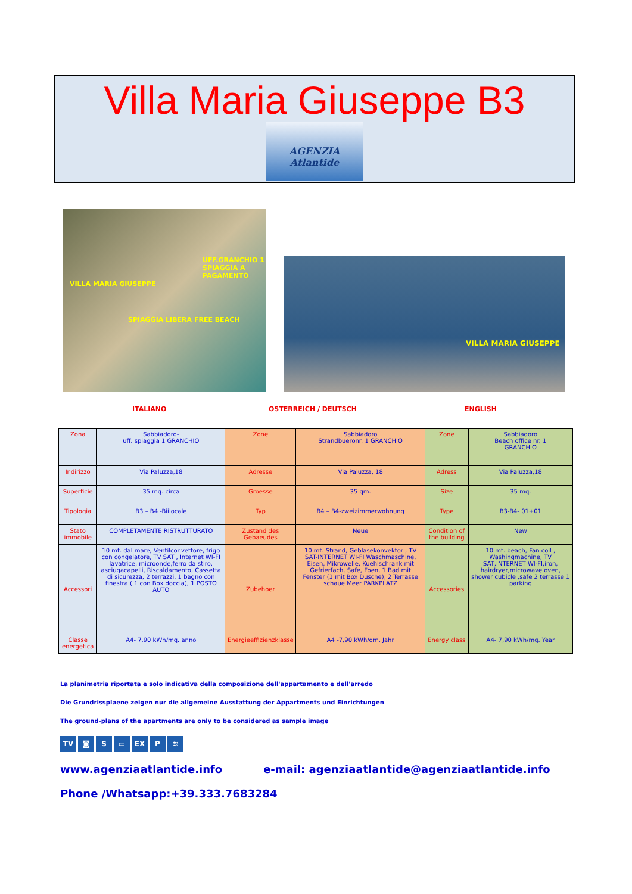Villa Maria Giuseppe B3
AGENZIA
Atlantide
UFF.GRANCHIO 1 SPIAGGIA A PAGAMENTO
VILLA MARIA GIUSEPPE
SPIAGGIA LIBERA FREE BEACH
VILLA MARIA GIUSEPPE
ITALIANO OSTERREICH / DEUTSCH ENGLISH
| Zona | Sabbiadoro- uff. spiaggia 1 GRANCHIO | Zone | Sabbiadoro Strandbueronr. 1 GRANCHIO | Zone | Sabbiadoro Beach office nr. 1 GRANCHIO |
| Indirizzo | Via Paluzza,18 | Adresse | Via Paluzza, 18 | Adress | Via Paluzza,18 |
| Superficie | 35 mq. circa | Groesse | 35 qm. | Size | 35 mq. |
| Tipologia | B3 – B4 -Biilocale | Typ | B4 – B4-zweizimmerwohnung | Type | B3-B4- 01+01 |
| Stato immobile | COMPLETAMENTE RISTRUTTURATO | Zustand des Gebaeudes | Neue | Condition of the building | New |
| Accessori | 10 mt. dal mare, Ventilconvettore, frigo con congelatore, TV SAT , Internet WI-FI lavatrice, microonde,ferro da stiro, asciugacapelli, Riscaldamento, Cassetta di sicurezza, 2 terrazzi, 1 bagno con finestra ( 1 con Box doccia), 1 POSTO AUTO | Zubehoer | 10 mt. Strand, Geblasekonvektor , TV SAT-INTERNET WI-FI Waschmaschine, Eisen, Mikrowelle, Kuehlschrank mit Gefrierfach, Safe, Foen, 1 Bad mit Fenster (1 mit Box Dusche), 2 Terrasse schaue Meer PARKPLATZ | Accessories | 10 mt. beach, Fan coil , Washingmachine, TV SAT,INTERNET WI-FI,iron, hairdryer,microwave oven, shower cubicle ,safe 2 terrasse 1 parking |
| Classe energetica | A4- 7,90 kWh/mq. anno | Energieeffizienzklasse | A4 -7,90 kWh/qm. Jahr | Energy class | A4- 7,90 kWh/mq. Year |
La planimetria riportata e solo indicativa della composizione dell'appartamento e dell'arredo
Die Grundrissplaene zeigen nur die allgemeine Ausstattung der Appartments und Einrichtungen
The ground-plans of the apartments are only to be considered as sample image
TV ◙ S ▭ EX P ≋
www.agenziaatlantide.info e-mail: agenziaatlantide@agenziaatlantide.info
Phone /Whatsapp:+39.333.7683284